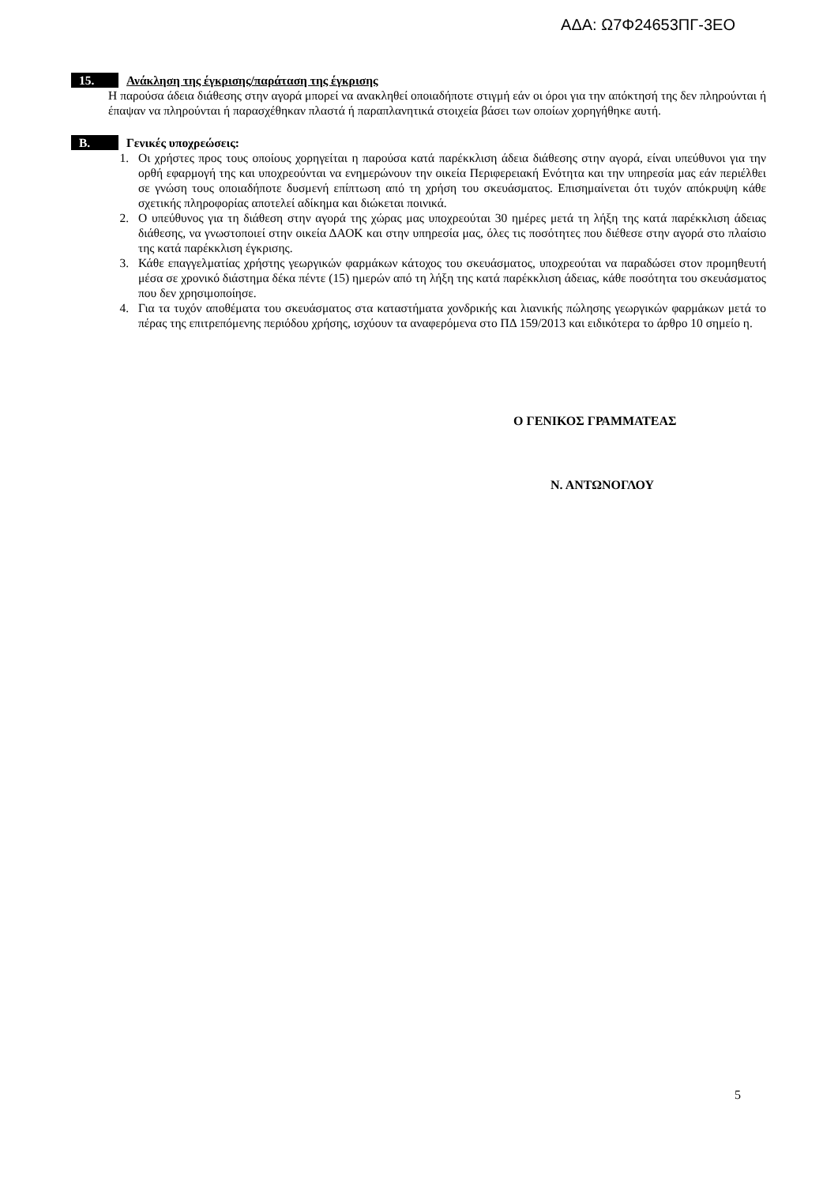ΑΔΑ: Ω7Φ24653ΠΓ-3ΕΟ
15. Ανάκληση της έγκρισης/παράταση της έγκρισης
Η παρούσα άδεια διάθεσης στην αγορά μπορεί να ανακληθεί οποιαδήποτε στιγμή εάν οι όροι για την απόκτησή της δεν πληρούνται ή έπαψαν να πληρούνται ή παρασχέθηκαν πλαστά ή παραπλανητικά στοιχεία βάσει των οποίων χορηγήθηκε αυτή.
B. Γενικές υποχρεώσεις:
1. Οι χρήστες προς τους οποίους χορηγείται η παρούσα κατά παρέκκλιση άδεια διάθεσης στην αγορά, είναι υπεύθυνοι για την ορθή εφαρμογή της και υποχρεούνται να ενημερώνουν την οικεία Περιφερειακή Ενότητα και την υπηρεσία μας εάν περιέλθει σε γνώση τους οποιαδήποτε δυσμενή επίπτωση από τη χρήση του σκευάσματος. Επισημαίνεται ότι τυχόν απόκρυψη κάθε σχετικής πληροφορίας αποτελεί αδίκημα και διώκεται ποινικά.
2. Ο υπεύθυνος για τη διάθεση στην αγορά της χώρας μας υποχρεούται 30 ημέρες μετά τη λήξη της κατά παρέκκλιση άδειας διάθεσης, να γνωστοποιεί στην οικεία ΔΑΟΚ και στην υπηρεσία μας, όλες τις ποσότητες που διέθεσε στην αγορά στο πλαίσιο της κατά παρέκκλιση έγκρισης.
3. Κάθε επαγγελματίας χρήστης γεωργικών φαρμάκων κάτοχος του σκευάσματος, υποχρεούται να παραδώσει στον προμηθευτή μέσα σε χρονικό διάστημα δέκα πέντε (15) ημερών από τη λήξη της κατά παρέκκλιση άδειας, κάθε ποσότητα του σκευάσματος που δεν χρησιμοποίησε.
4. Για τα τυχόν αποθέματα του σκευάσματος στα καταστήματα χονδρικής και λιανικής πώλησης γεωργικών φαρμάκων μετά το πέρας της επιτρεπόμενης περιόδου χρήσης, ισχύουν τα αναφερόμενα στο ΠΔ 159/2013 και ειδικότερα το άρθρο 10 σημείο η.
Ο ΓΕΝΙΚΟΣ ΓΡΑΜΜΑΤΕΑΣ
Ν. ΑΝΤΩΝΟΓΛΟΥ
5